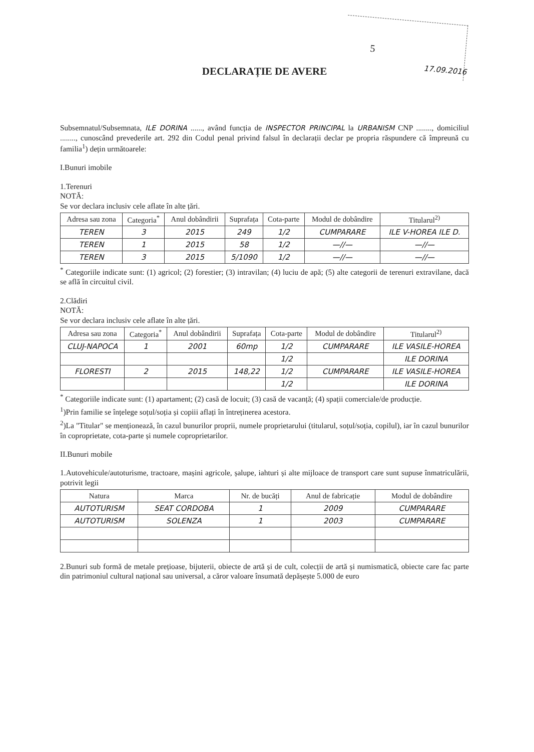5
17.09.2016
DECLARAȚIE DE AVERE
Subsemnatul/Subsemnata, ILE DORINA ......, având funcția de INSPECTOR PRINCIPAL la URBANISM CNP ........, domiciliul ........, cunoscând prevederile art. 292 din Codul penal privind falsul în declarații declar pe propria răspundere că împreună cu familia<sup>1</sup>) dețin următoarele:
I.Bunuri imobile
1.Terenuri
NOTĂ:
Se vor declara inclusiv cele aflate în alte țări.
| Adresa sau zona | Categoria<sup>*</sup> | Anul dobândirii | Suprafața | Cota-parte | Modul de dobândire | Titularul<sup>2)</sup> |
| --- | --- | --- | --- | --- | --- | --- |
| TEREN | 3 | 2015 | 249 | 1/2 | CUMPARARE | ILE V-HOREA ILE D. |
| TEREN | 1 | 2015 | 58 | 1/2 | —//— | —//— |
| TEREN | 3 | 2015 | 5/1090 | 1/2 | —//— | —//— |
<sup>*</sup> Categoriile indicate sunt: (1) agricol; (2) forestier; (3) intravilan; (4) luciu de apă; (5) alte categorii de terenuri extravilane, dacă se află în circuitul civil.
2.Clădiri
NOTĂ:
Se vor declara inclusiv cele aflate în alte țări.
| Adresa sau zona | Categoria<sup>*</sup> | Anul dobândirii | Suprafața | Cota-parte | Modul de dobândire | Titularul<sup>2)</sup> |
| --- | --- | --- | --- | --- | --- | --- |
| CLUJ-NAPOCA | 1 | 2001 | 60mp | 1/2 | CUMPARARE | ILE VASILE-HOREA |
| | | | | 1/2 | | ILE DORINA |
| FLORESTI | 2 | 2015 | 148,22 | 1/2 | CUMPARARE | ILE VASILE-HOREA |
| | | | | 1/2 | | ILE DORINA |
<sup>*</sup> Categoriile indicate sunt: (1) apartament; (2) casă de locuit; (3) casă de vacanță; (4) spații comerciale/de producție.
<sup>1</sup>)Prin familie se înțelege soțul/soția și copiii aflați în întreținerea acestora.
<sup>2</sup>)La "Titular" se menționează, în cazul bunurilor proprii, numele proprietarului (titularul, soțul/soția, copilul), iar în cazul bunurilor în coproprietate, cota-parte și numele coproprietarilor.
II.Bunuri mobile
1.Autovehicule/autoturisme, tractoare, mașini agricole, șalupe, iahturi și alte mijloace de transport care sunt supuse înmatriculării, potrivit legii
| Natura | Marca | Nr. de bucăți | Anul de fabricație | Modul de dobândire |
| --- | --- | --- | --- | --- |
| AUTOTURISM | SEAT CORDOBA | 1 | 2009 | CUMPARARE |
| AUTOTURISM | SOLENZA | 1 | 2003 | CUMPARARE |
2.Bunuri sub formă de metale prețioase, bijuterii, obiecte de artă și de cult, colecții de artă și numismatică, obiecte care fac parte din patrimoniul cultural național sau universal, a căror valoare însumată depășește 5.000 de euro